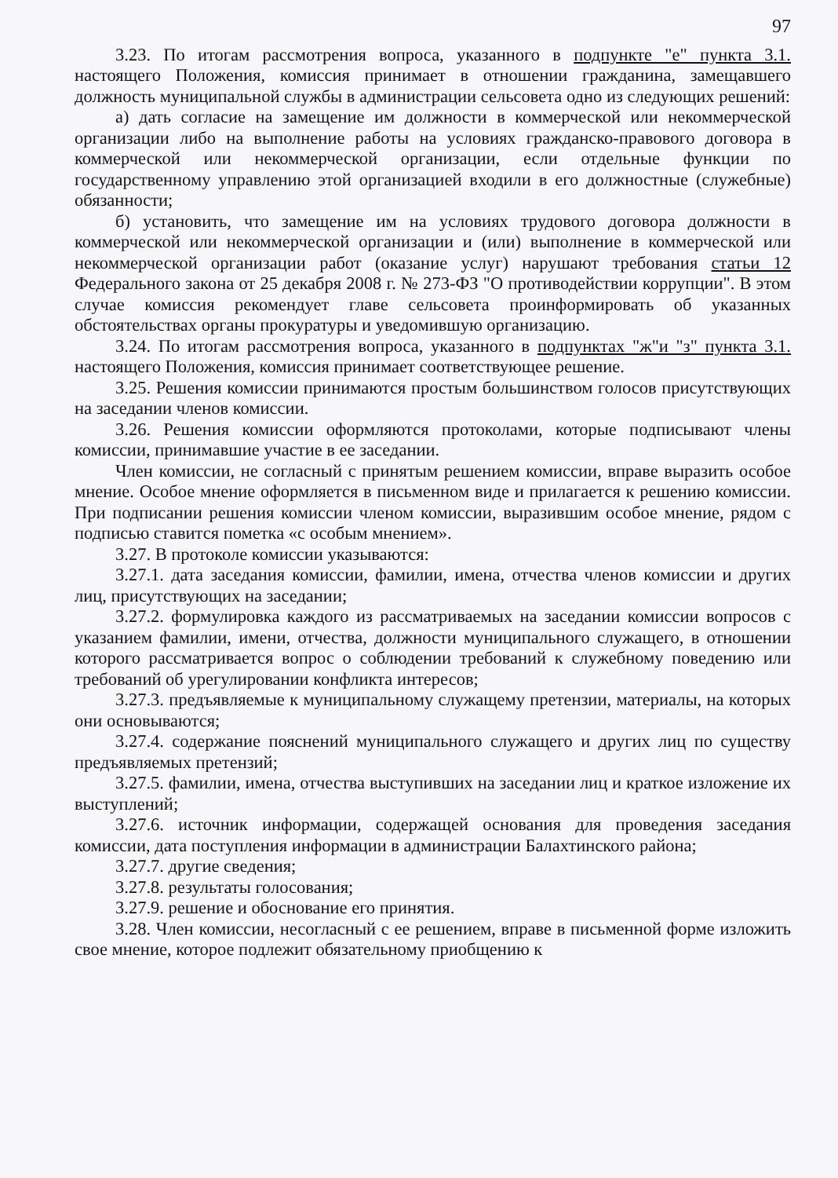97
3.23. По итогам рассмотрения вопроса, указанного в подпункте "е" пункта 3.1. настоящего Положения, комиссия принимает в отношении гражданина, замещавшего должность муниципальной службы в администрации сельсовета одно из следующих решений:
а) дать согласие на замещение им должности в коммерческой или некоммерческой организации либо на выполнение работы на условиях гражданско-правового договора в коммерческой или некоммерческой организации, если отдельные функции по государственному управлению этой организацией входили в его должностные (служебные) обязанности;
б) установить, что замещение им на условиях трудового договора должности в коммерческой или некоммерческой организации и (или) выполнение в коммерческой или некоммерческой организации работ (оказание услуг) нарушают требования статьи 12 Федерального закона от 25 декабря 2008 г. № 273-ФЗ "О противодействии коррупции". В этом случае комиссия рекомендует главе сельсовета проинформировать об указанных обстоятельствах органы прокуратуры и уведомившую организацию.
3.24. По итогам рассмотрения вопроса, указанного в подпунктах "ж"и "з" пункта 3.1. настоящего Положения, комиссия принимает соответствующее решение.
3.25. Решения комиссии принимаются простым большинством голосов присутствующих на заседании членов комиссии.
3.26. Решения комиссии оформляются протоколами, которые подписывают члены комиссии, принимавшие участие в ее заседании.
Член комиссии, не согласный с принятым решением комиссии, вправе выразить особое мнение. Особое мнение оформляется в письменном виде и прилагается к решению комиссии. При подписании решения комиссии членом комиссии, выразившим особое мнение, рядом с подписью ставится пометка «с особым мнением».
3.27. В протоколе комиссии указываются:
3.27.1. дата заседания комиссии, фамилии, имена, отчества членов комиссии и других лиц, присутствующих на заседании;
3.27.2. формулировка каждого из рассматриваемых на заседании комиссии вопросов с указанием фамилии, имени, отчества, должности муниципального служащего, в отношении которого рассматривается вопрос о соблюдении требований к служебному поведению или требований об урегулировании конфликта интересов;
3.27.3. предъявляемые к муниципальному служащему претензии, материалы, на которых они основываются;
3.27.4. содержание пояснений муниципального служащего и других лиц по существу предъявляемых претензий;
3.27.5. фамилии, имена, отчества выступивших на заседании лиц и краткое изложение их выступлений;
3.27.6. источник информации, содержащей основания для проведения заседания комиссии, дата поступления информации в администрации Балахтинского района;
3.27.7. другие сведения;
3.27.8. результаты голосования;
3.27.9. решение и обоснование его принятия.
3.28. Член комиссии, несогласный с ее решением, вправе в письменной форме изложить свое мнение, которое подлежит обязательному приобщению к